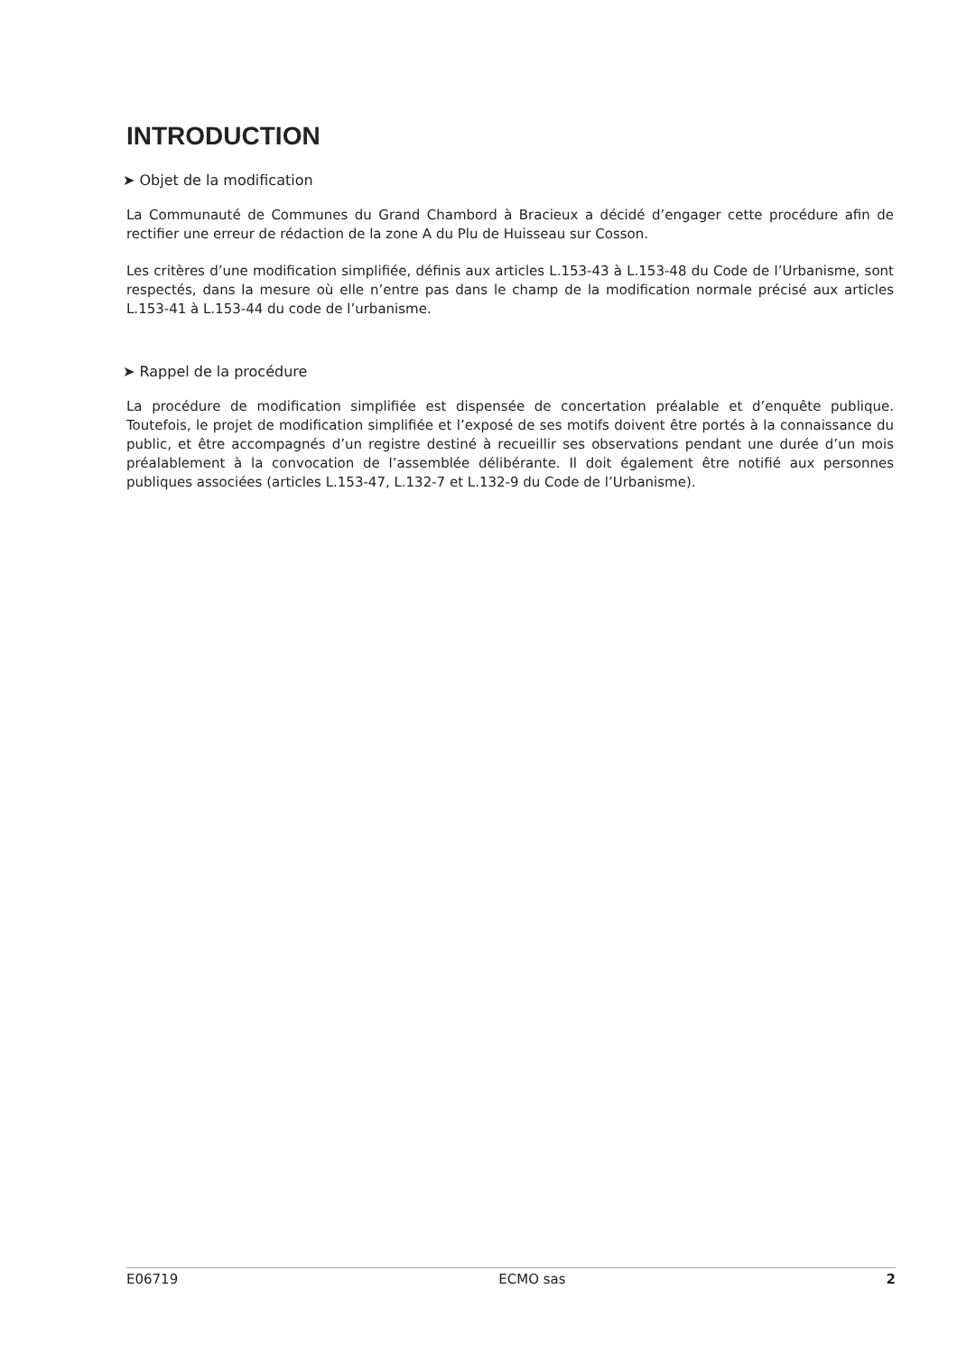INTRODUCTION
➤ Objet de la modification
La Communauté de Communes du Grand Chambord à Bracieux a décidé d’engager cette procédure afin de rectifier une erreur de rédaction de la zone A du Plu de Huisseau sur Cosson.
Les critères d’une modification simplifiée, définis aux articles L.153-43 à L.153-48 du Code de l’Urbanisme, sont respectés, dans la mesure où elle n’entre pas dans le champ de la modification normale précisé aux articles L.153-41 à L.153-44 du code de l’urbanisme.
➤ Rappel de la procédure
La procédure de modification simplifiée est dispensée de concertation préalable et d’enquête publique. Toutefois, le projet de modification simplifiée et l’exposé de ses motifs doivent être portés à la connaissance du public, et être accompagnés d’un registre destiné à recueillir ses observations pendant une durée d’un mois préalablement à la convocation de l’assemblée délibérante. Il doit également être notifié aux personnes publiques associées (articles L.153-47, L.132-7 et L.132-9 du Code de l’Urbanisme).
E06719 ECMO sas 2